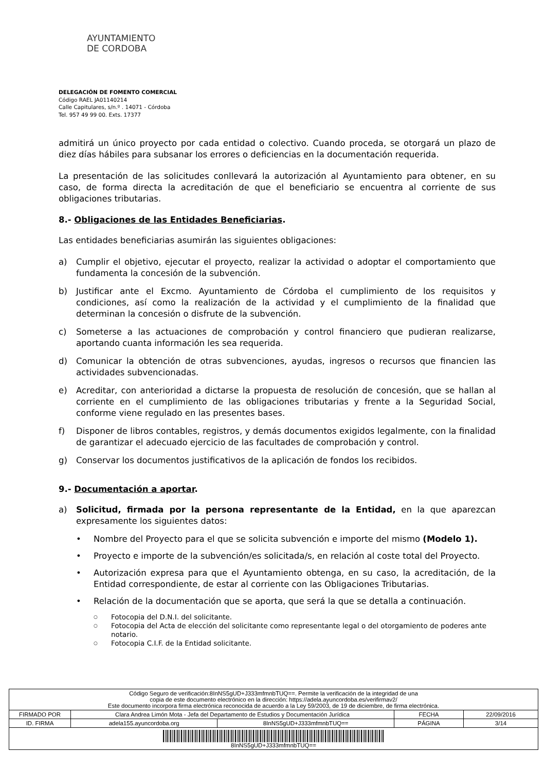AYUNTAMIENTO
DE CORDOBA
DELEGACIÓN DE FOMENTO COMERCIAL
Código RAEL JA01140214
Calle Capitulares, s/n.º . 14071 - Córdoba
Tel. 957 49 99 00. Exts. 17377
admitirá un único proyecto por cada entidad o colectivo. Cuando proceda, se otorgará un plazo de diez días hábiles para subsanar los errores o deficiencias en la documentación requerida.
La presentación de las solicitudes conllevará la autorización al Ayuntamiento para obtener, en su caso, de forma directa la acreditación de que el beneficiario se encuentra al corriente de sus obligaciones tributarias.
8.- Obligaciones de las Entidades Beneficiarias.
Las entidades beneficiarias asumirán las siguientes obligaciones:
a) Cumplir el objetivo, ejecutar el proyecto, realizar la actividad o adoptar el comportamiento que fundamenta la concesión de la subvención.
b) Justificar ante el Excmo. Ayuntamiento de Córdoba el cumplimiento de los requisitos y condiciones, así como la realización de la actividad y el cumplimiento de la finalidad que determinan la concesión o disfrute de la subvención.
c) Someterse a las actuaciones de comprobación y control financiero que pudieran realizarse, aportando cuanta información les sea requerida.
d) Comunicar la obtención de otras subvenciones, ayudas, ingresos o recursos que financien las actividades subvencionadas.
e) Acreditar, con anterioridad a dictarse la propuesta de resolución de concesión, que se hallan al corriente en el cumplimiento de las obligaciones tributarias y frente a la Seguridad Social, conforme viene regulado en las presentes bases.
f) Disponer de libros contables, registros, y demás documentos exigidos legalmente, con la finalidad de garantizar el adecuado ejercicio de las facultades de comprobación y control.
g) Conservar los documentos justificativos de la aplicación de fondos los recibidos.
9.- Documentación a aportar.
a) Solicitud, firmada por la persona representante de la Entidad, en la que aparezcan expresamente los siguientes datos:
• Nombre del Proyecto para el que se solicita subvención e importe del mismo (Modelo 1).
• Proyecto e importe de la subvención/es solicitada/s, en relación al coste total del Proyecto.
• Autorización expresa para que el Ayuntamiento obtenga, en su caso, la acreditación, de la Entidad correspondiente, de estar al corriente con las Obligaciones Tributarias.
• Relación de la documentación que se aporta, que será la que se detalla a continuación.
○ Fotocopia del D.N.I. del solicitante.
○ Fotocopia del Acta de elección del solicitante como representante legal o del otorgamiento de poderes ante notario.
○ Fotocopia C.I.F. de la Entidad solicitante.
| Código Seguro de verificación:8InNS5gUD+J333mfmnbTUQ==. Permite la verificación de la integridad de una copia de este documento electrónico en la dirección: https://adela.ayuncordoba.es/verifirmav2/ Este documento incorpora firma electrónica reconocida de acuerdo a la Ley 59/2003, de 19 de diciembre, de firma electrónica. | | | | |
| FIRMADO POR | Clara Andrea Limón Mota - Jefa del Departamento de Estudios y Documentación Jurídica | | FECHA | 22/09/2016 |
| ID. FIRMA | adela155.ayuncordoba.org | 8InNS5gUD+J333mfmnbTUQ== | PÁGINA | 3/14 |
| 8InNS5gUD+J333mfmnbTUQ== | | | | |